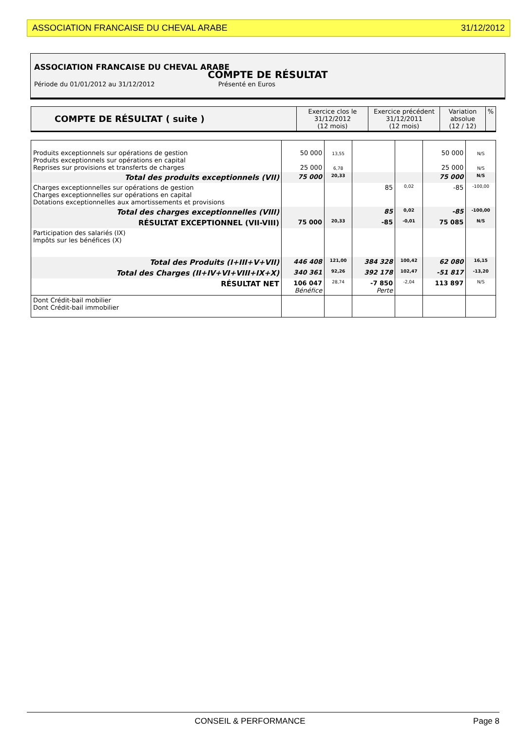ASSOCIATION FRANCAISE DU CHEVAL ARABE 31/12/2012
ASSOCIATION FRANCAISE DU CHEVAL ARABE
COMPTE DE RÉSULTAT
Période du 01/01/2012 au 31/12/2012 Présenté en Euros
| COMPTE DE RÉSULTAT ( suite ) | Exercice clos le 31/12/2012 (12 mois) | Exercice précédent 31/12/2011 (12 mois) | Variation absolue (12 / 12) | % |
| --- | --- | --- | --- | --- |
| Produits exceptionnels sur opérations de gestion Produits exceptionnels sur opérations en capital Reprises sur provisions et transferts de charges | 50 000 25 000 | 13,55 6,78 | | | 50 000 25 000 | N/S N/S |
| Total des produits exceptionnels (VII) | 75 000 | 20,33 | | | 75 000 | N/S |
| Charges exceptionnelles sur opérations de gestion Charges exceptionnelles sur opérations en capital Dotations exceptionnelles aux amortissements et provisions | | | 85 | 0,02 | -85 | -100,00 |
| Total des charges exceptionnelles (VIII) | | | 85 | 0,02 | -85 | -100,00 |
| RÉSULTAT EXCEPTIONNEL (VII-VIII) | 75 000 | 20,33 | -85 | -0,01 | 75 085 | N/S |
| Participation des salariés (IX) Impôts sur les bénéfices (X) | | | | | | |
| Total des Produits (I+III+V+VII) | 446 408 | 121,00 | 384 328 | 100,42 | 62 080 | 16,15 |
| Total des Charges (II+IV+VI+VIII+IX+X) | 340 361 | 92,26 | 392 178 | 102,47 | -51 817 | -13,20 |
| RÉSULTAT NET | 106 047 Bénéfice | 28,74 | -7 850 Perte | -2,04 | 113 897 | N/S |
| Dont Crédit-bail mobilier Dont Crédit-bail immobilier | | | | | | |
CONSEIL & PERFORMANCE Page 8